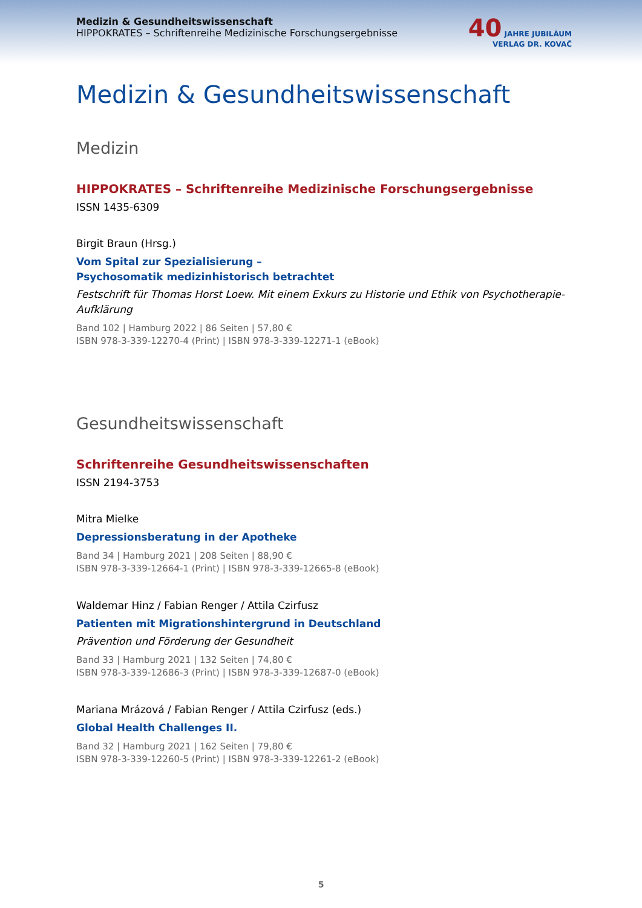Medizin & Gesundheitswissenschaft
HIPPOKRATES – Schriftenreihe Medizinische Forschungsergebnisse
40 JAHRE JUBILÄUM
VERLAG DR. KOVAČ
Medizin & Gesundheitswissenschaft
Medizin
HIPPOKRATES – Schriftenreihe Medizinische Forschungsergebnisse
ISSN 1435-6309
Birgit Braun (Hrsg.)
Vom Spital zur Spezialisierung –
Psychosomatik medizinhistorisch betrachtet
Festschrift für Thomas Horst Loew. Mit einem Exkurs zu Historie und Ethik von Psychotherapie-Aufklärung
Band 102 | Hamburg 2022 | 86 Seiten | 57,80 €
ISBN 978-3-339-12270-4 (Print) | ISBN 978-3-339-12271-1 (eBook)
Gesundheitswissenschaft
Schriftenreihe Gesundheitswissenschaften
ISSN 2194-3753
Mitra Mielke
Depressionsberatung in der Apotheke
Band 34 | Hamburg 2021 | 208 Seiten | 88,90 €
ISBN 978-3-339-12664-1 (Print) | ISBN 978-3-339-12665-8 (eBook)
Waldemar Hinz / Fabian Renger / Attila Czirfusz
Patienten mit Migrationshintergrund in Deutschland
Prävention und Förderung der Gesundheit
Band 33 | Hamburg 2021 | 132 Seiten | 74,80 €
ISBN 978-3-339-12686-3 (Print) | ISBN 978-3-339-12687-0 (eBook)
Mariana Mrázová / Fabian Renger / Attila Czirfusz (eds.)
Global Health Challenges II.
Band 32 | Hamburg 2021 | 162 Seiten | 79,80 €
ISBN 978-3-339-12260-5 (Print) | ISBN 978-3-339-12261-2 (eBook)
5